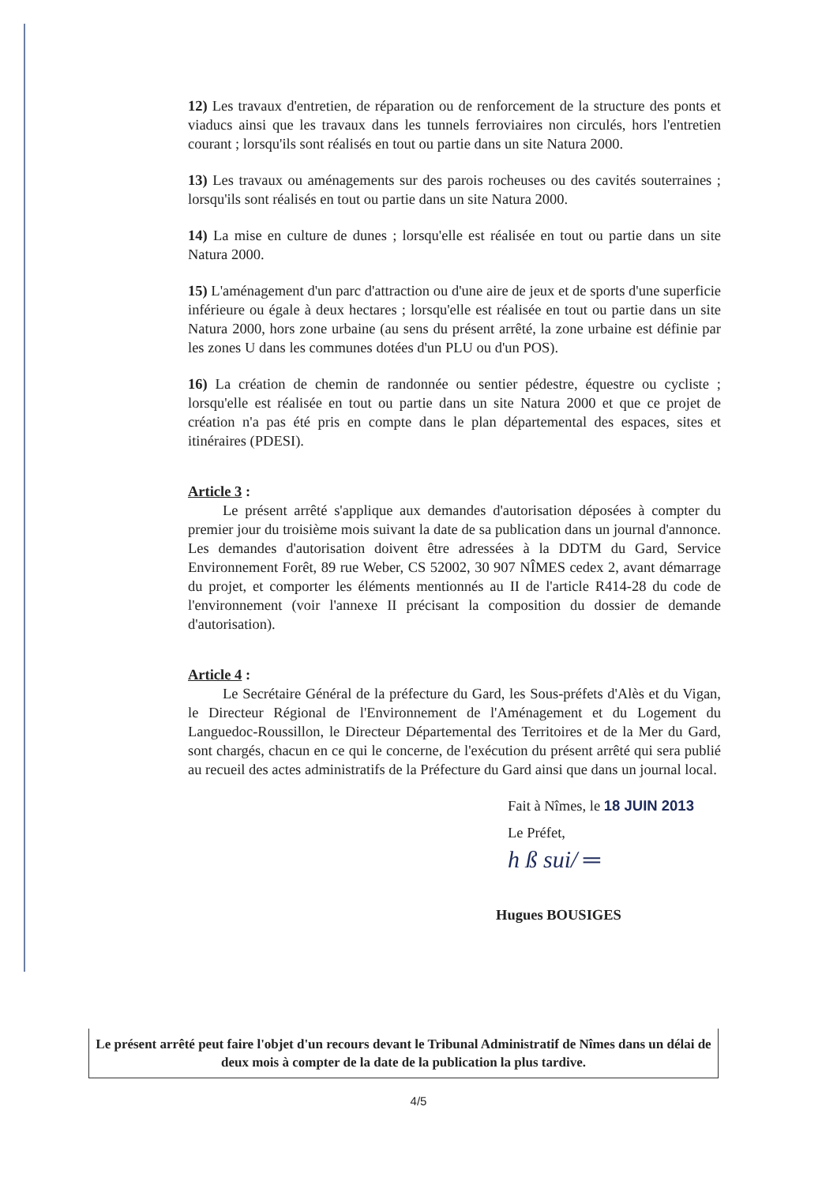12) Les travaux d'entretien, de réparation ou de renforcement de la structure des ponts et viaducs ainsi que les travaux dans les tunnels ferroviaires non circulés, hors l'entretien courant ; lorsqu'ils sont réalisés en tout ou partie dans un site Natura 2000.
13) Les travaux ou aménagements sur des parois rocheuses ou des cavités souterraines ; lorsqu'ils sont réalisés en tout ou partie dans un site Natura 2000.
14) La mise en culture de dunes ; lorsqu'elle est réalisée en tout ou partie dans un site Natura 2000.
15) L'aménagement d'un parc d'attraction ou d'une aire de jeux et de sports d'une superficie inférieure ou égale à deux hectares ; lorsqu'elle est réalisée en tout ou partie dans un site Natura 2000, hors zone urbaine (au sens du présent arrêté, la zone urbaine est définie par les zones U dans les communes dotées d'un PLU ou d'un POS).
16) La création de chemin de randonnée ou sentier pédestre, équestre ou cycliste ; lorsqu'elle est réalisée en tout ou partie dans un site Natura 2000 et que ce projet de création n'a pas été pris en compte dans le plan départemental des espaces, sites et itinéraires (PDESI).
Article 3 :
Le présent arrêté s'applique aux demandes d'autorisation déposées à compter du premier jour du troisième mois suivant la date de sa publication dans un journal d'annonce. Les demandes d'autorisation doivent être adressées à la DDTM du Gard, Service Environnement Forêt, 89 rue Weber, CS 52002, 30 907 NÎMES cedex 2, avant démarrage du projet, et comporter les éléments mentionnés au II de l'article R414-28 du code de l'environnement (voir l'annexe II précisant la composition du dossier de demande d'autorisation).
Article 4 :
Le Secrétaire Général de la préfecture du Gard, les Sous-préfets d'Alès et du Vigan, le Directeur Régional de l'Environnement de l'Aménagement et du Logement du Languedoc-Roussillon, le Directeur Départemental des Territoires et de la Mer du Gard, sont chargés, chacun en ce qui le concerne, de l'exécution du présent arrêté qui sera publié au recueil des actes administratifs de la Préfecture du Gard ainsi que dans un journal local.
Fait à Nîmes, le 18 JUIN 2013
Le Préfet,
h ß sui/ ═
Hugues BOUSIGES
Le présent arrêté peut faire l'objet d'un recours devant le Tribunal Administratif de Nîmes dans un délai de deux mois à compter de la date de la publication la plus tardive.
4/5